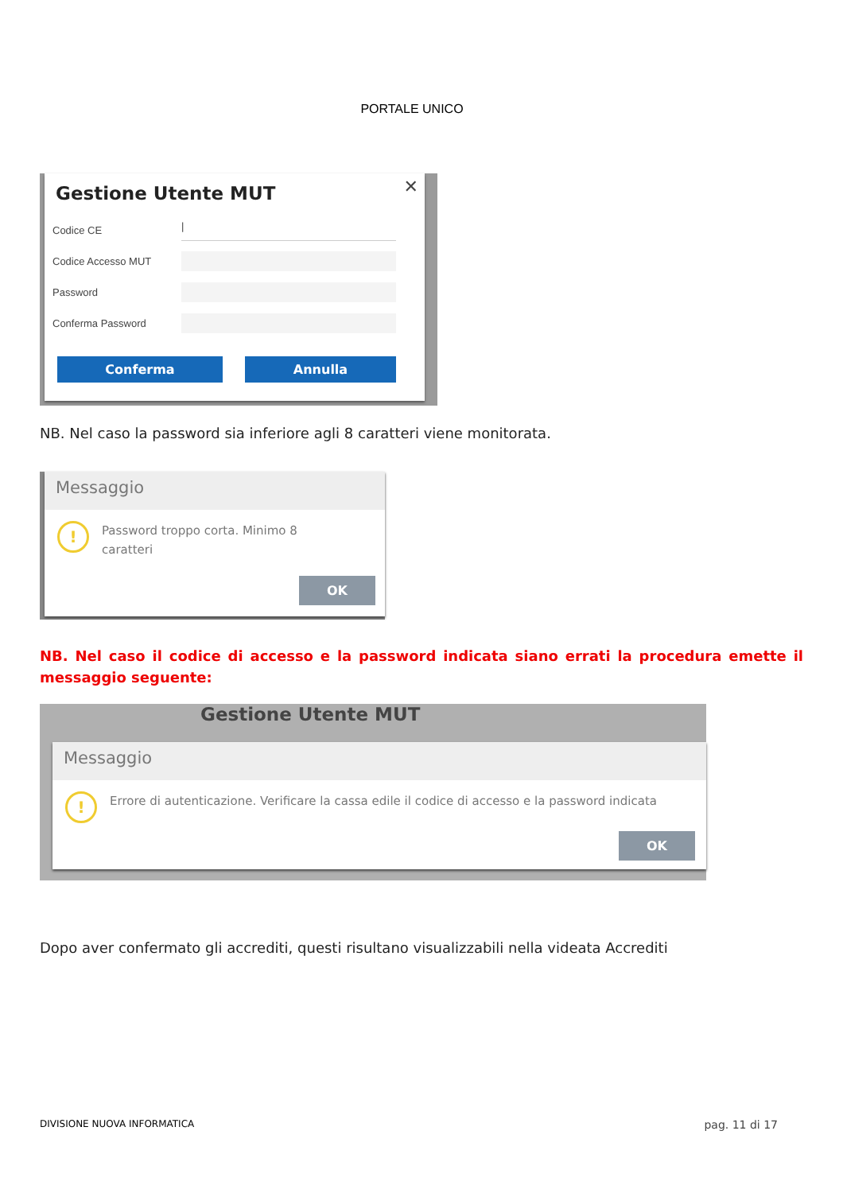PORTALE UNICO
✕
Gestione Utente MUT
Codice CE
|
Codice Accesso MUT
Password
Conferma Password
Conferma Annulla
NB. Nel caso la password sia inferiore agli 8 caratteri viene monitorata.
Messaggio
! Password troppo corta. Minimo 8
caratteri
OK
NB. Nel caso il codice di accesso e la password indicata siano errati la procedura emette il messaggio seguente:
Gestione Utente MUT
Messaggio
! Errore di autenticazione. Verificare la cassa edile il codice di accesso e la password indicata
OK
Dopo aver confermato gli accrediti, questi risultano visualizzabili nella videata Accrediti
DIVISIONE NUOVA INFORMATICA pag. 11 di 17